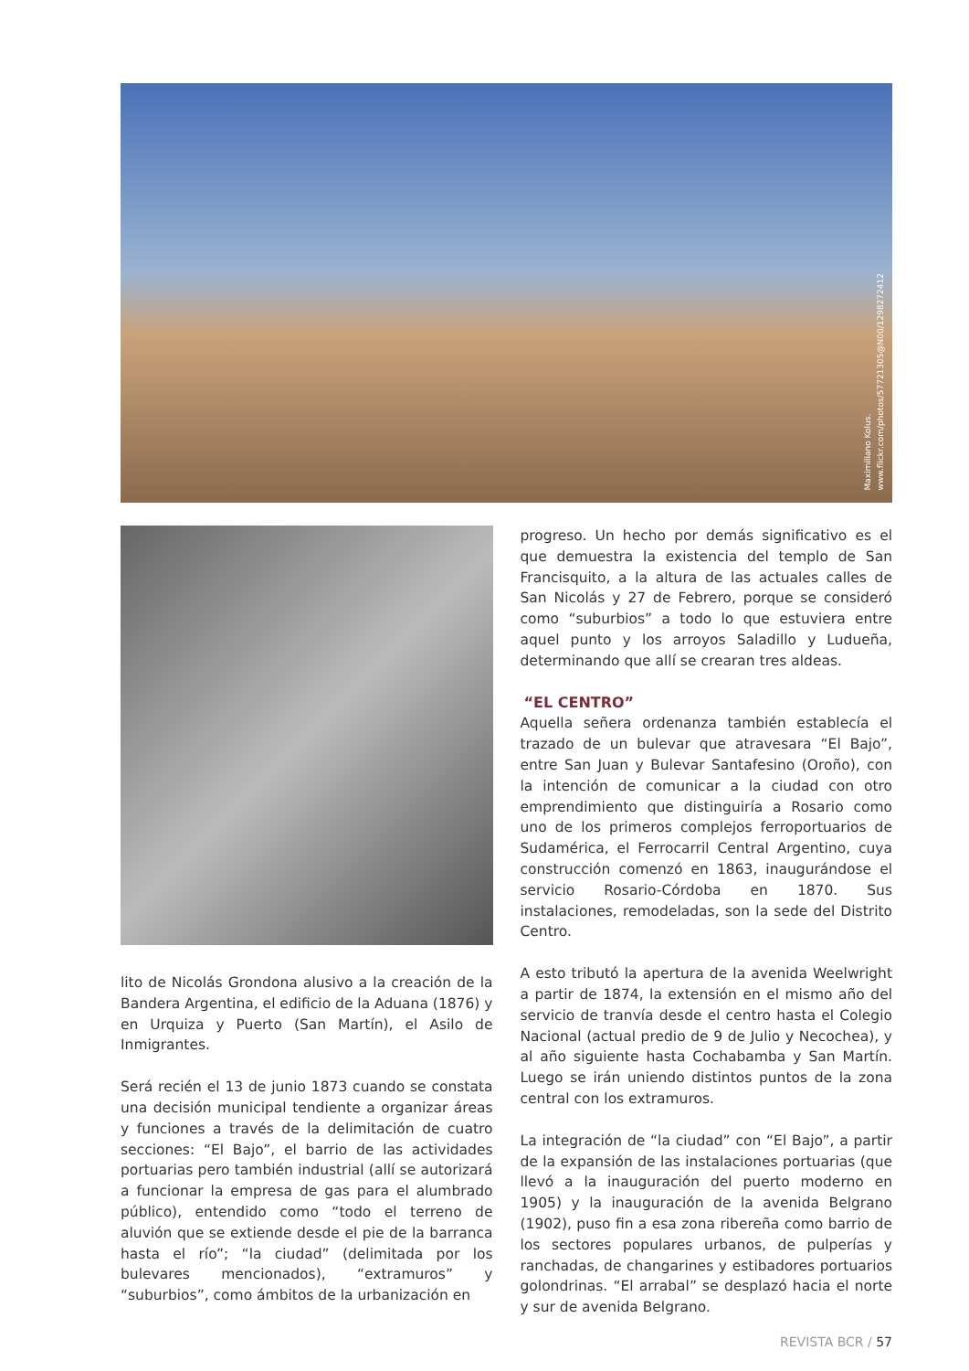Maximiliano Kolus.
www.flickr.com/photos/57721305@N00/1298272412
lito de Nicolás Grondona alusivo a la creación de la Bandera Argentina, el edificio de la Aduana (1876) y en Urquiza y Puerto (San Martín), el Asilo de Inmigrantes.
Será recién el 13 de junio 1873 cuando se constata una decisión municipal tendiente a organizar áreas y funciones a través de la delimitación de cuatro secciones: “El Bajo”, el barrio de las actividades portuarias pero también industrial (allí se autorizará a funcionar la empresa de gas para el alumbrado público), entendido como “todo el terreno de aluvión que se extiende desde el pie de la barranca hasta el río”; “la ciudad” (delimitada por los bulevares mencionados), “extramuros” y “suburbios”, como ámbitos de la urbanización en
progreso. Un hecho por demás significativo es el que demuestra la existencia del templo de San Francisquito, a la altura de las actuales calles de San Nicolás y 27 de Febrero, porque se consideró como “suburbios” a todo lo que estuviera entre aquel punto y los arroyos Saladillo y Ludueña, determinando que allí se crearan tres aldeas.
“EL CENTRO”
Aquella señera ordenanza también establecía el trazado de un bulevar que atravesara “El Bajo”, entre San Juan y Bulevar Santafesino (Oroño), con la intención de comunicar a la ciudad con otro emprendimiento que distinguiría a Rosario como uno de los primeros complejos ferroportuarios de Sudamérica, el Ferrocarril Central Argentino, cuya construcción comenzó en 1863, inaugurándose el servicio Rosario-Córdoba en 1870. Sus instalaciones, remodeladas, son la sede del Distrito Centro.
A esto tributó la apertura de la avenida Weelwright a partir de 1874, la extensión en el mismo año del servicio de tranvía desde el centro hasta el Colegio Nacional (actual predio de 9 de Julio y Necochea), y al año siguiente hasta Cochabamba y San Martín. Luego se irán uniendo distintos puntos de la zona central con los extramuros.
La integración de “la ciudad” con “El Bajo”, a partir de la expansión de las instalaciones portuarias (que llevó a la inauguración del puerto moderno en 1905) y la inauguración de la avenida Belgrano (1902), puso fin a esa zona ribereña como barrio de los sectores populares urbanos, de pulperías y ranchadas, de changarines y estibadores portuarios golondrinas. “El arrabal” se desplazó hacia el norte y sur de avenida Belgrano.
REVISTA BCR / 57